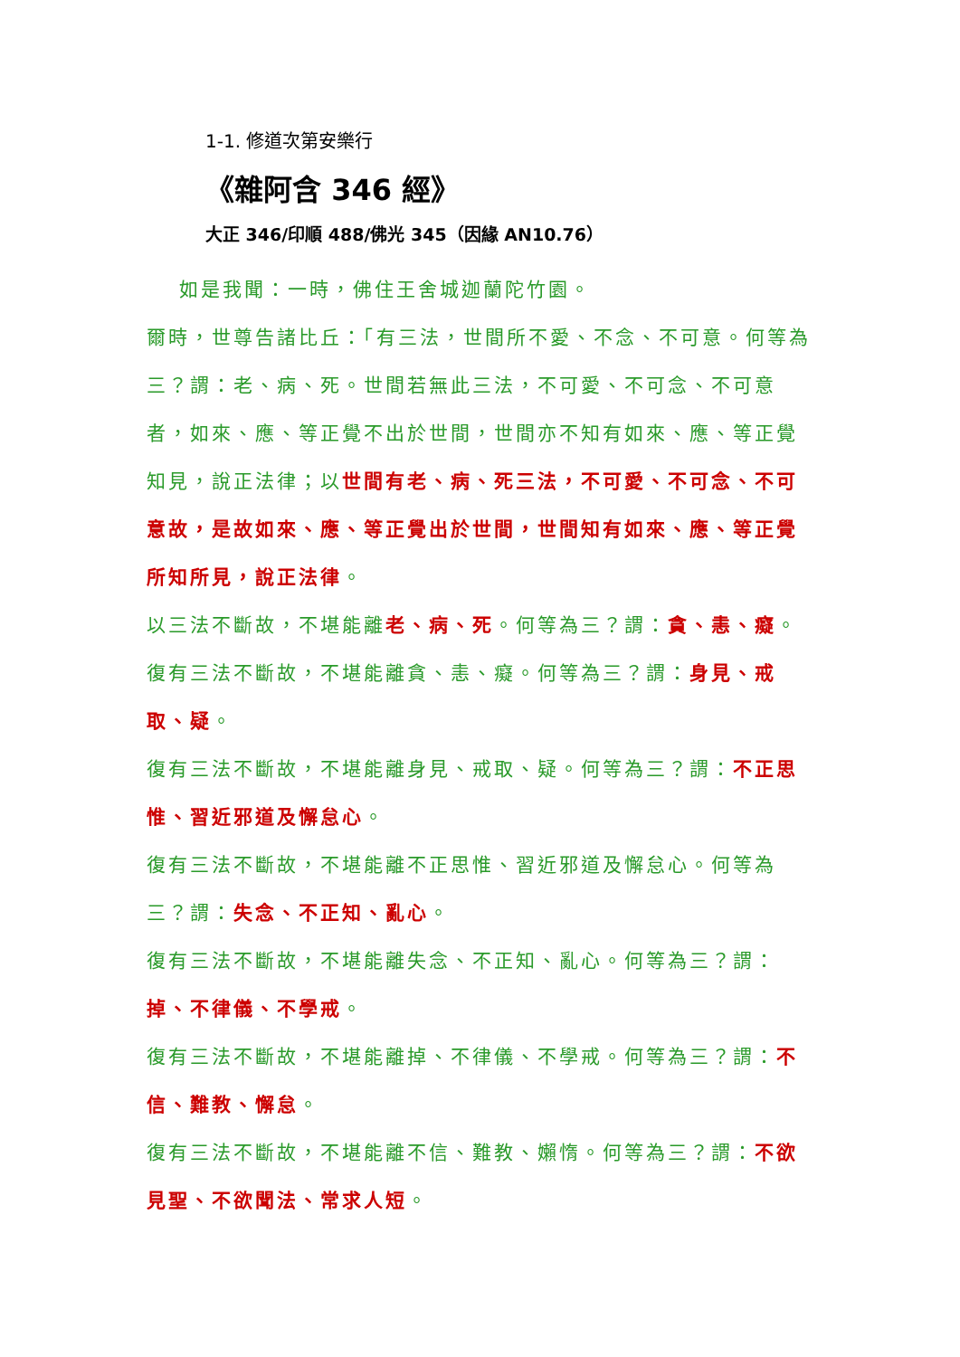1-1. 修道次第安樂行
《雜阿含 346 經》
大正 346/印順 488/佛光 345（因緣 AN10.76）
如是我聞：一時，佛住王舍城迦蘭陀竹園。
爾時，世尊告諸比丘：「有三法，世間所不愛、不念、不可意。何等為三？謂：老、病、死。世間若無此三法，不可愛、不可念、不可意者，如來、應、等正覺不出於世間，世間亦不知有如來、應、等正覺知見，說正法律；以世間有老、病、死三法，不可愛、不可念、不可意故，是故如來、應、等正覺出於世間，世間知有如來、應、等正覺所知所見，說正法律。
以三法不斷故，不堪能離老、病、死。何等為三？謂：貪、恚、癡。
復有三法不斷故，不堪能離貪、恚、癡。何等為三？謂：身見、戒取、疑。
復有三法不斷故，不堪能離身見、戒取、疑。何等為三？謂：不正思惟、習近邪道及懈怠心。
復有三法不斷故，不堪能離不正思惟、習近邪道及懈怠心。何等為三？謂：失念、不正知、亂心。
復有三法不斷故，不堪能離失念、不正知、亂心。何等為三？謂：掉、不律儀、不學戒。
復有三法不斷故，不堪能離掉、不律儀、不學戒。何等為三？謂：不信、難教、懈怠。
復有三法不斷故，不堪能離不信、難教、嬾惰。何等為三？謂：不欲見聖、不欲聞法、常求人短。